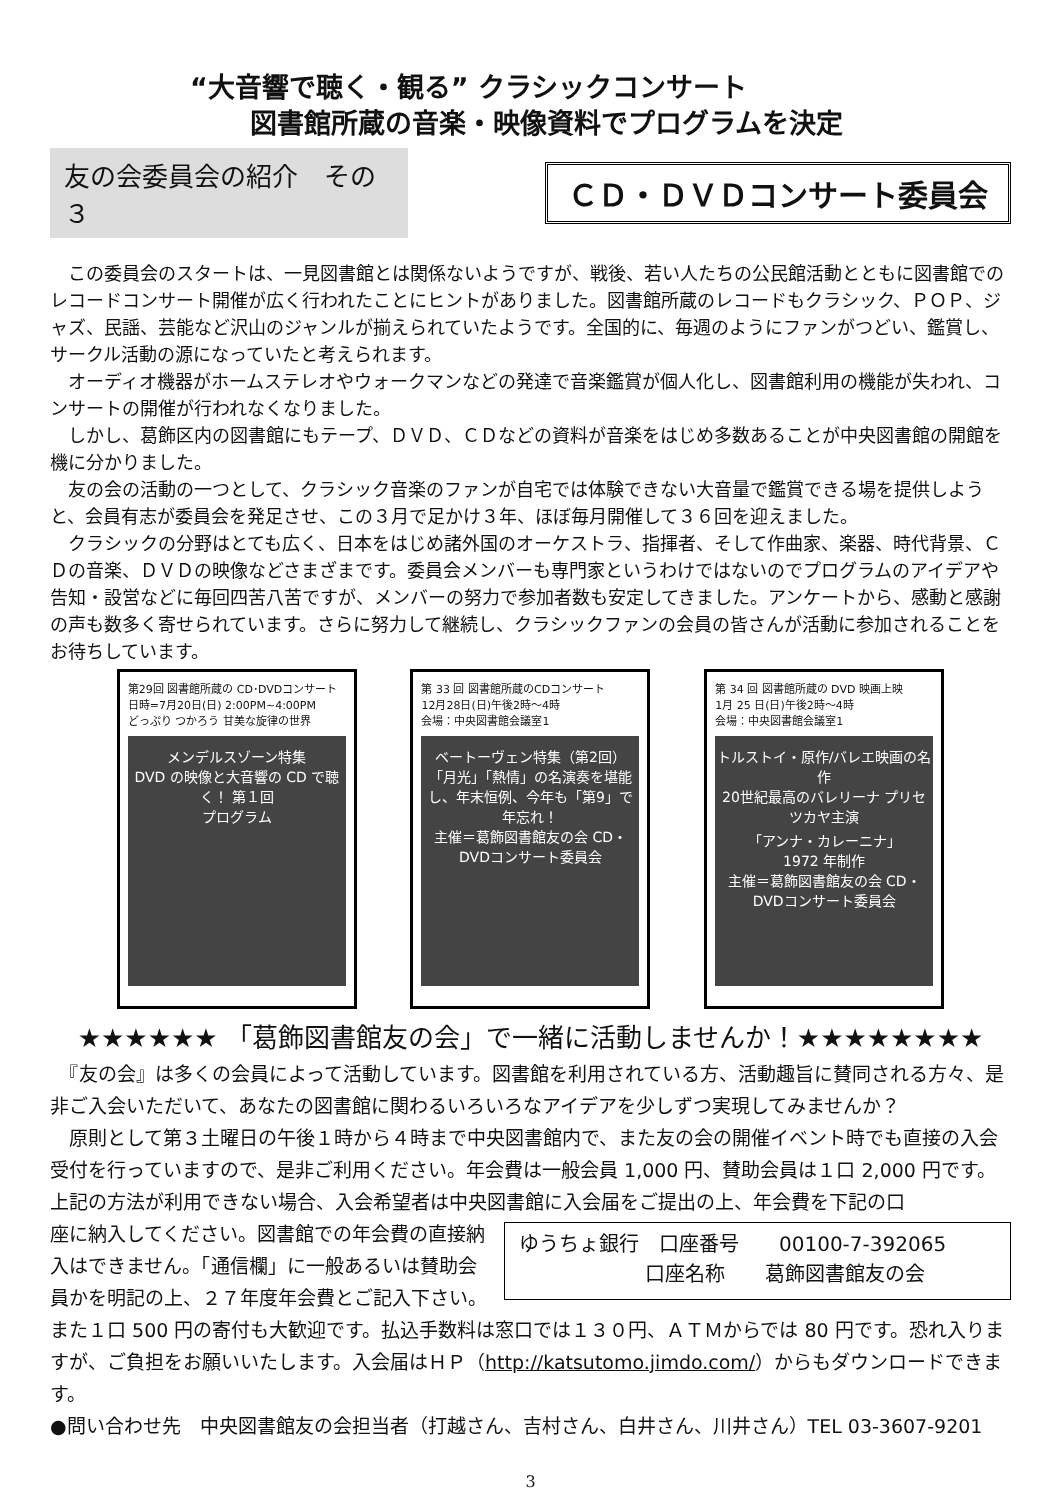“大音響で聴く・観る” クラシックコンサート
図書館所蔵の音楽・映像資料でプログラムを決定
友の会委員会の紹介　その３
ＣＤ・ＤＶＤコンサート委員会
　この委員会のスタートは、一見図書館とは関係ないようですが、戦後、若い人たちの公民館活動とともに図書館でのレコードコンサート開催が広く行われたことにヒントがありました。図書館所蔵のレコードもクラシック、ＰＯＰ、ジャズ、民謡、芸能など沢山のジャンルが揃えられていたようです。全国的に、毎週のようにファンがつどい、鑑賞し、サークル活動の源になっていたと考えられます。
　オーディオ機器がホームステレオやウォークマンなどの発達で音楽鑑賞が個人化し、図書館利用の機能が失われ、コンサートの開催が行われなくなりました。
　しかし、葛飾区内の図書館にもテープ、ＤＶＤ、ＣＤなどの資料が音楽をはじめ多数あることが中央図書館の開館を機に分かりました。
　友の会の活動の一つとして、クラシック音楽のファンが自宅では体験できない大音量で鑑賞できる場を提供しようと、会員有志が委員会を発足させ、この３月で足かけ３年、ほぼ毎月開催して３６回を迎えました。
　クラシックの分野はとても広く、日本をはじめ諸外国のオーケストラ、指揮者、そして作曲家、楽器、時代背景、ＣＤの音楽、ＤＶＤの映像などさまざまです。委員会メンバーも専門家というわけではないのでプログラムのアイデアや告知・設営などに毎回四苦八苦ですが、メンバーの努力で参加者数も安定してきました。アンケートから、感動と感謝の声も数多く寄せられています。さらに努力して継続し、クラシックファンの会員の皆さんが活動に参加されることをお待ちしています。
第29回 図書館所蔵の CD･DVDコンサート
日時=7月20日(日) 2:00PM~4:00PM
どっぷり つかろう 甘美な旋律の世界
メンデルスゾーン特集
DVD の映像と大音響の CD で聴く！ 第１回
プログラム
第 33 回 図書館所蔵のCDコンサート
12月28日(日)午後2時～4時
会場：中央図書館会議室1
ベートーヴェン特集（第2回）
「月光」「熱情」の名演奏を堪能し、年末恒例、今年も「第9」で年忘れ！
主催＝葛飾図書館友の会 CD・DVDコンサート委員会
第 34 回 図書館所蔵の DVD 映画上映
1月 25 日(日)午後2時～4時
会場：中央図書館会議室1
トルストイ・原作/バレエ映画の名作
20世紀最高のバレリーナ プリセツカヤ主演
「アンナ・カレーニナ」
1972 年制作
主催＝葛飾図書館友の会 CD・DVDコンサート委員会
★★★★★★ 「葛飾図書館友の会」で一緒に活動しませんか！★★★★★★★★
　『友の会』は多くの会員によって活動しています。図書館を利用されている方、活動趣旨に賛同される方々、是非ご入会いただいて、あなたの図書館に関わるいろいろなアイデアを少しずつ実現してみませんか？
　原則として第３土曜日の午後１時から４時まで中央図書館内で、また友の会の開催イベント時でも直接の入会受付を行っていますので、是非ご利用ください。年会費は一般会員 1,000 円、賛助会員は１口 2,000 円です。上記の方法が利用できない場合、入会希望者は中央図書館に入会届をご提出の上、年会費を下記の口
座に納入してください。図書館での年会費の直接納入はできません。「通信欄」に一般あるいは賛助会員かを明記の上、２７年度年会費とご記入下さい。
ゆうちょ銀行　口座番号　　00100-7-392065
　　　　　　 口座名称　　葛飾図書館友の会
また１口 500 円の寄付も大歓迎です。払込手数料は窓口では１３０円、ＡＴＭからでは 80 円です。恐れ入りますが、ご負担をお願いいたします。入会届はＨＰ（http://katsutomo.jimdo.com/）からもダウンロードできます。
●問い合わせ先　中央図書館友の会担当者（打越さん、吉村さん、白井さん、川井さん）TEL 03-3607-9201
3